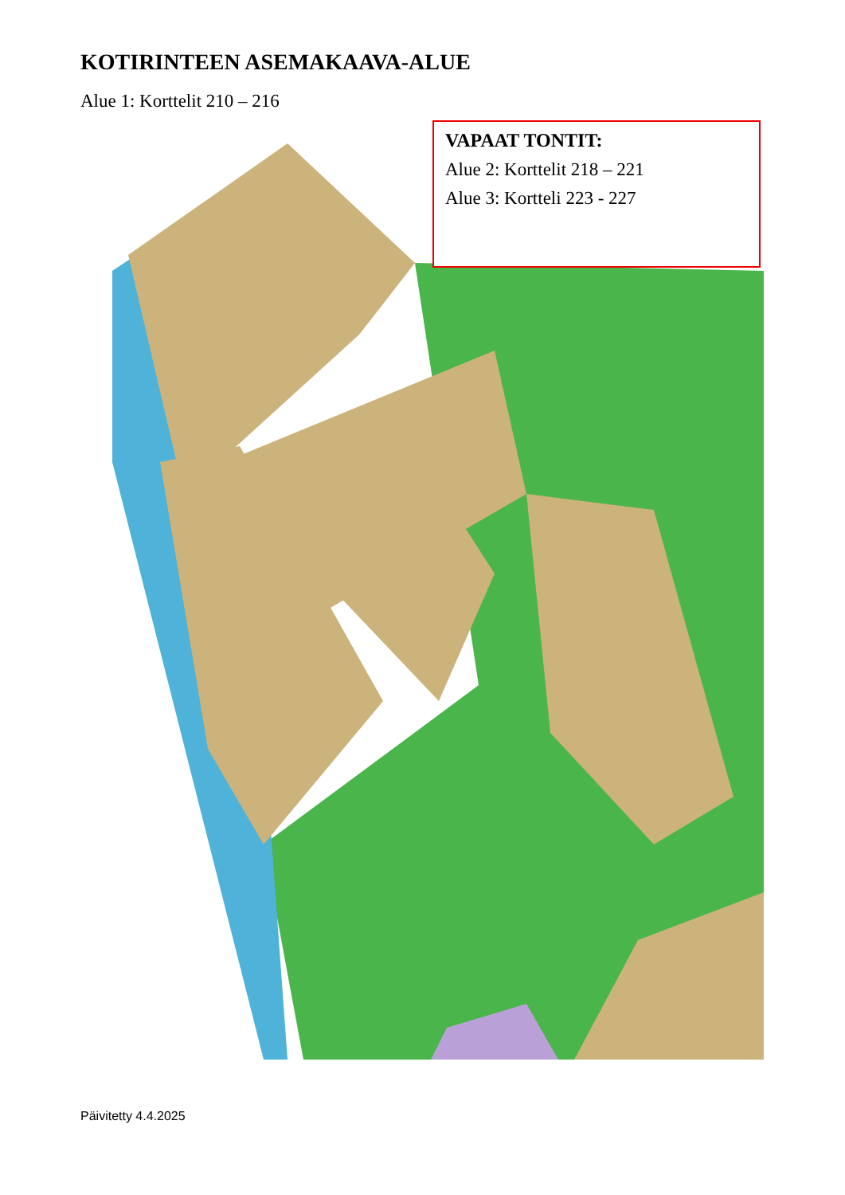KOTIRINTEEN ASEMAKAAVA-ALUE
Alue 1: Korttelit 210 – 216
VAPAAT TONTIT:
Alue 2: Korttelit 218 – 221
Alue 3: Kortteli 223 - 227
Päivitetty 4.4.2025